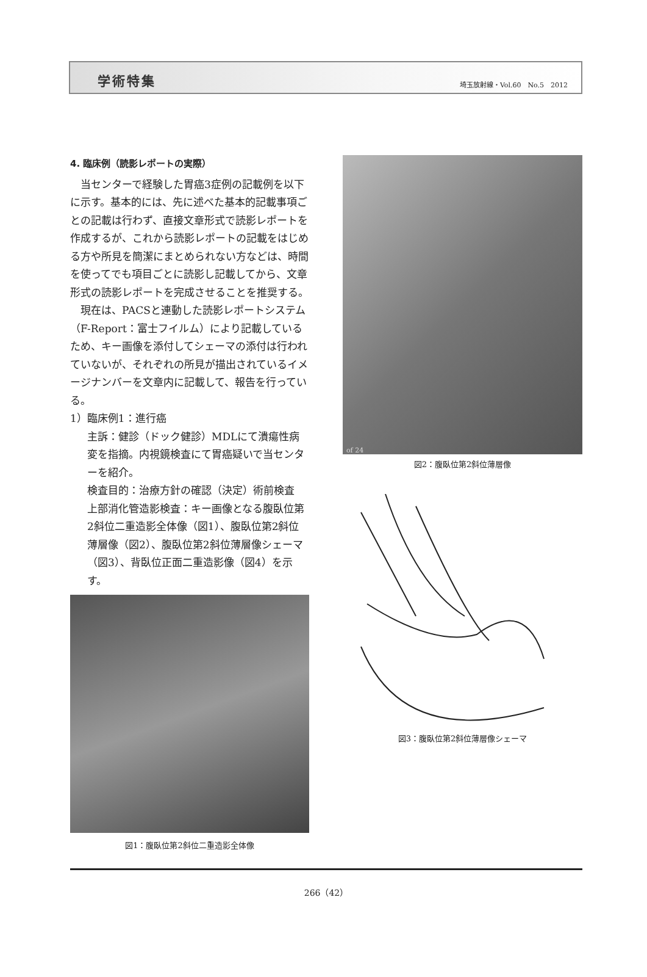学術特集 埼玉放射線・Vol.60　No.5　2012
4. 臨床例（読影レポートの実際）
当センターで経験した胃癌3症例の記載例を以下に示す。基本的には、先に述べた基本的記載事項ごとの記載は行わず、直接文章形式で読影レポートを作成するが、これから読影レポートの記載をはじめる方や所見を簡潔にまとめられない方などは、時間を使ってでも項目ごとに読影し記載してから、文章形式の読影レポートを完成させることを推奨する。
現在は、PACSと連動した読影レポートシステム（F-Report：富士フイルム）により記載しているため、キー画像を添付してシェーマの添付は行われていないが、それぞれの所見が描出されているイメージナンバーを文章内に記載して、報告を行っている。
1）臨床例1：進行癌
主訴：健診（ドック健診）MDLにて潰瘍性病変を指摘。内視鏡検査にて胃癌疑いで当センターを紹介。
検査目的：治療方針の確認（決定）術前検査
上部消化管造影検査：キー画像となる腹臥位第2斜位二重造影全体像（図1）、腹臥位第2斜位薄層像（図2）、腹臥位第2斜位薄層像シェーマ（図3）、背臥位正面二重造影像（図4）を示す。
図1：腹臥位第2斜位二重造影全体像
of 24
図2：腹臥位第2斜位薄層像
図3：腹臥位第2斜位薄層像シェーマ
266（42）